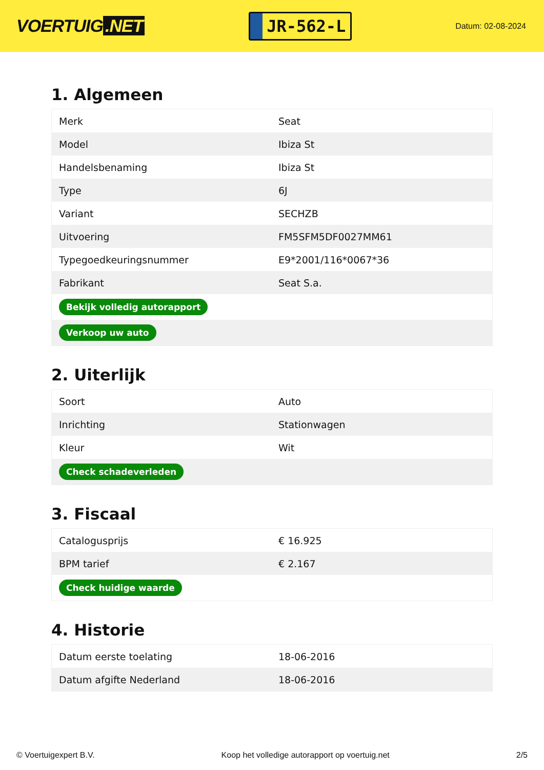VOERTUIG.NET
JR-562-L
Datum: 02-08-2024
1. Algemeen
| Merk | Seat |
| Model | Ibiza St |
| Handelsbenaming | Ibiza St |
| Type | 6J |
| Variant | SECHZB |
| Uitvoering | FM5SFM5DF0027MM61 |
| Typegoedkeuringsnummer | E9*2001/116*0067*36 |
| Fabrikant | Seat S.a. |
| Bekijk volledig autorapport | |
| Verkoop uw auto | |
2. Uiterlijk
| Soort | Auto |
| Inrichting | Stationwagen |
| Kleur | Wit |
| Check schadeverleden | |
3. Fiscaal
| Catalogusprijs | € 16.925 |
| BPM tarief | € 2.167 |
| Check huidige waarde | |
4. Historie
| Datum eerste toelating | 18-06-2016 |
| Datum afgifte Nederland | 18-06-2016 |
© Voertuigexpert B.V. Koop het volledige autorapport op voertuig.net 2/5